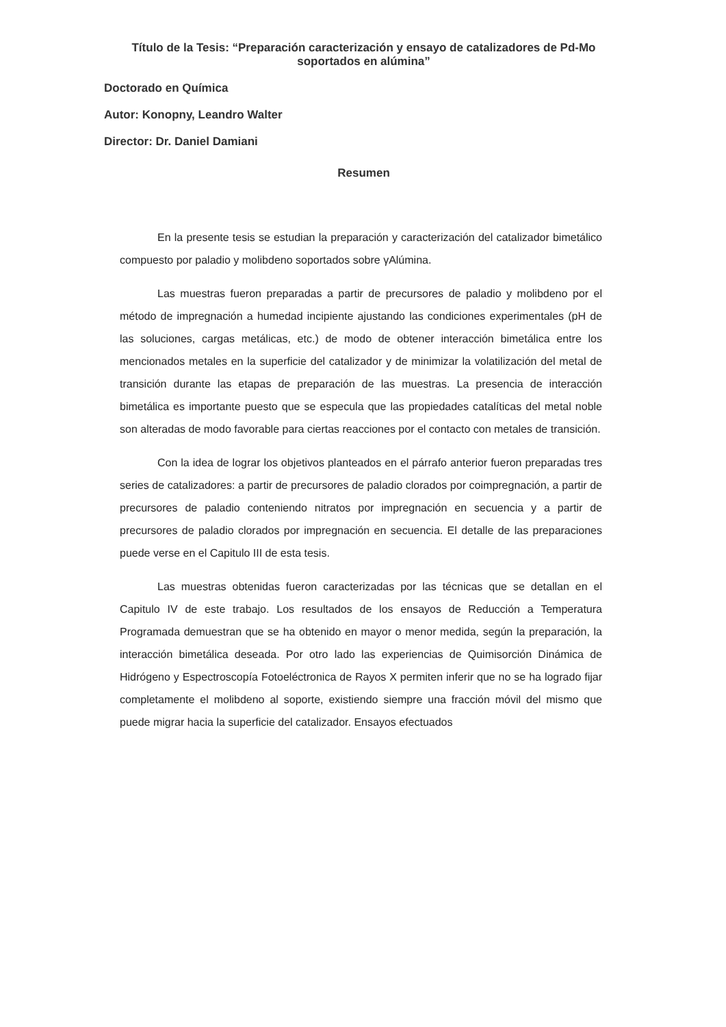Título de la Tesis: “Preparación caracterización y ensayo de catalizadores de Pd-Mo soportados en alúmina”
Doctorado en Química
Autor: Konopny, Leandro Walter
Director: Dr. Daniel Damiani
Resumen
En la presente tesis se estudian la preparación y caracterización del catalizador bimetálico compuesto por paladio y molibdeno soportados sobre γAlúmina.
Las muestras fueron preparadas a partir de precursores de paladio y molibdeno por el método de impregnación a humedad incipiente ajustando las condiciones experimentales (pH de las soluciones, cargas metálicas, etc.) de modo de obtener interacción bimetálica entre los mencionados metales en la superficie del catalizador y de minimizar la volatilización del metal de transición durante las etapas de preparación de las muestras. La presencia de interacción bimetálica es importante puesto que se especula que las propiedades catalíticas del metal noble son alteradas de modo favorable para ciertas reacciones por el contacto con metales de transición.
Con la idea de lograr los objetivos planteados en el párrafo anterior fueron preparadas tres series de catalizadores: a partir de precursores de paladio clorados por coimpregnación, a partir de precursores de paladio conteniendo nitratos por impregnación en secuencia y a partir de precursores de paladio clorados por impregnación en secuencia. El detalle de las preparaciones puede verse en el Capitulo III de esta tesis.
Las muestras obtenidas fueron caracterizadas por las técnicas que se detallan en el Capitulo IV de este trabajo. Los resultados de los ensayos de Reducción a Temperatura Programada demuestran que se ha obtenido en mayor o menor medida, según la preparación, la interacción bimetálica deseada. Por otro lado las experiencias de Quimisorción Dinámica de Hidrógeno y Espectroscopía Fotoeléctronica de Rayos X permiten inferir que no se ha logrado fijar completamente el molibdeno al soporte, existiendo siempre una fracción móvil del mismo que puede migrar hacia la superficie del catalizador. Ensayos efectuados